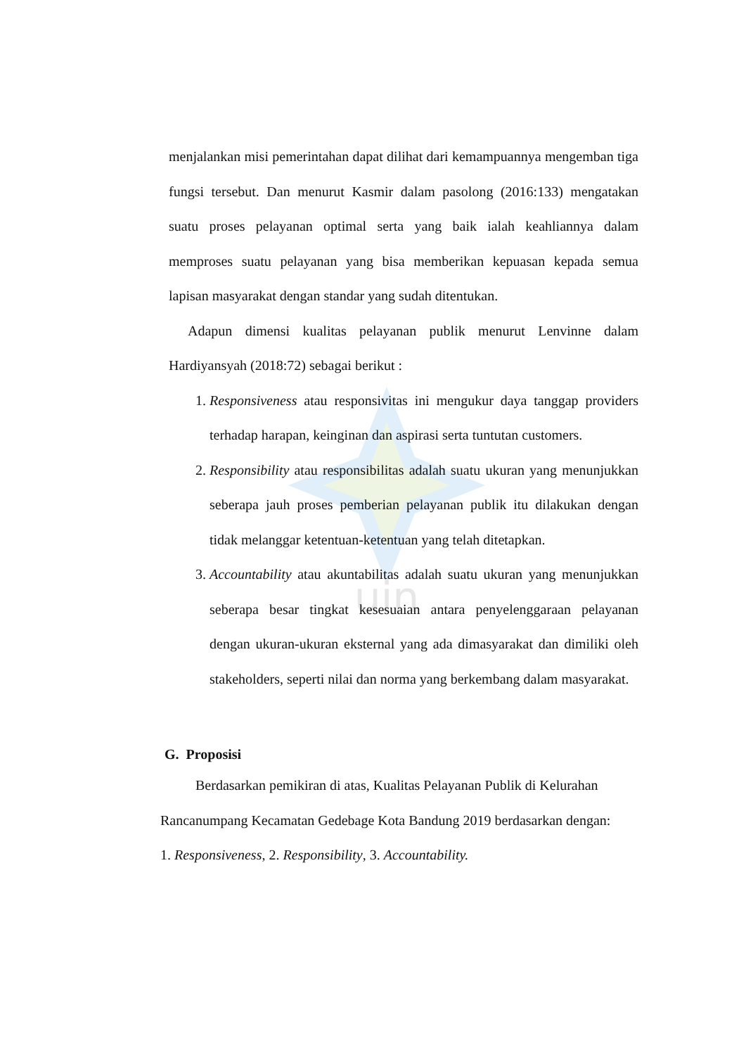uin
menjalankan misi pemerintahan dapat dilihat dari kemampuannya mengemban tiga fungsi tersebut. Dan menurut Kasmir dalam pasolong (2016:133) mengatakan suatu proses pelayanan optimal serta yang baik ialah keahliannya dalam memproses suatu pelayanan yang bisa memberikan kepuasan kepada semua lapisan masyarakat dengan standar yang sudah ditentukan.
Adapun dimensi kualitas pelayanan publik menurut Lenvinne dalam Hardiyansyah (2018:72) sebagai berikut :
1. Responsiveness atau responsivitas ini mengukur daya tanggap providers terhadap harapan, keinginan dan aspirasi serta tuntutan customers.
2. Responsibility atau responsibilitas adalah suatu ukuran yang menunjukkan seberapa jauh proses pemberian pelayanan publik itu dilakukan dengan tidak melanggar ketentuan-ketentuan yang telah ditetapkan.
3. Accountability atau akuntabilitas adalah suatu ukuran yang menunjukkan seberapa besar tingkat kesesuaian antara penyelenggaraan pelayanan dengan ukuran-ukuran eksternal yang ada dimasyarakat dan dimiliki oleh stakeholders, seperti nilai dan norma yang berkembang dalam masyarakat.
G. Proposisi
Berdasarkan pemikiran di atas, Kualitas Pelayanan Publik di Kelurahan Rancanumpang Kecamatan Gedebage Kota Bandung 2019 berdasarkan dengan: 1. Responsiveness, 2. Responsibility, 3. Accountability.